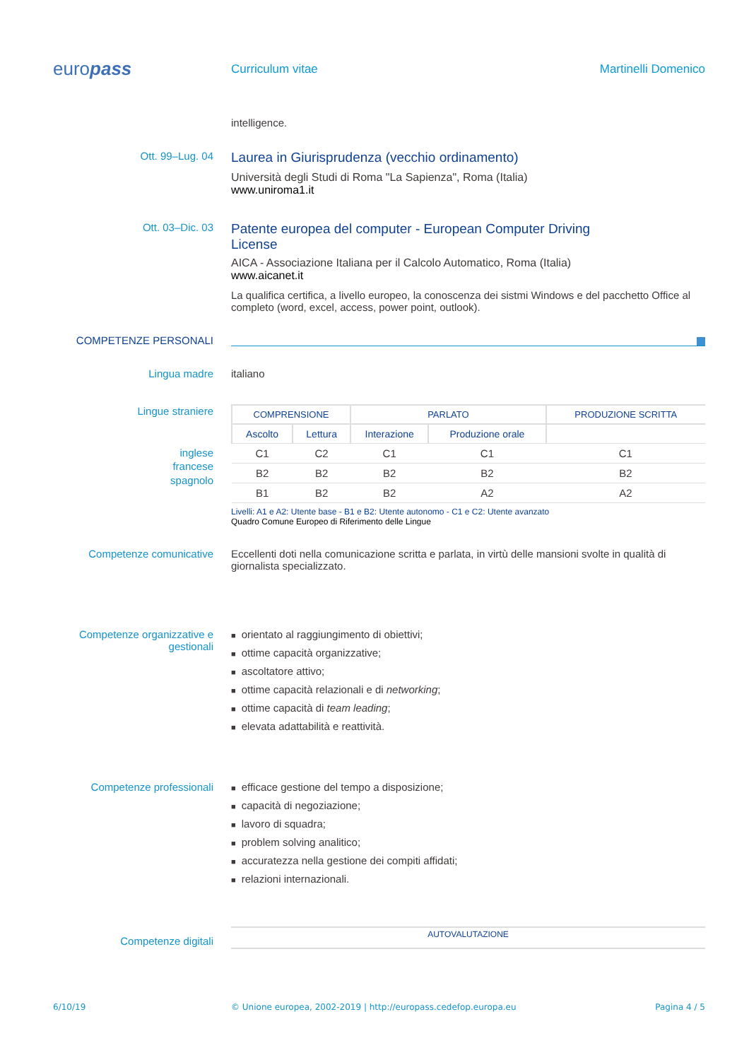europass
Curriculum vitae Martinelli Domenico
intelligence.
Ott. 99–Lug. 04
Laurea in Giurisprudenza (vecchio ordinamento)
Università degli Studi di Roma "La Sapienza", Roma (Italia)
www.uniroma1.it
Ott. 03–Dic. 03
Patente europea del computer - European Computer Driving
License
AICA - Associazione Italiana per il Calcolo Automatico, Roma (Italia)
www.aicanet.it
La qualifica certifica, a livello europeo, la conoscenza dei sistmi Windows e del pacchetto Office al completo (word, excel, access, power point, outlook).
COMPETENZE PERSONALI
Lingua madre italiano
Lingue straniere
inglese
francese
spagnolo
| COMPRENSIONE | | PARLATO | | PRODUZIONE SCRITTA |
| --- | --- | --- | --- | --- |
| Ascolto | Lettura | Interazione | Produzione orale | |
| C1 | C2 | C1 | C1 | C1 |
| B2 | B2 | B2 | B2 | B2 |
| B1 | B2 | B2 | A2 | A2 |
Livelli: A1 e A2: Utente base - B1 e B2: Utente autonomo - C1 e C2: Utente avanzato
Quadro Comune Europeo di Riferimento delle Lingue
Competenze comunicative Eccellenti doti nella comunicazione scritta e parlata, in virtù delle mansioni svolte in qualità di giornalista specializzato.
Competenze organizzative e gestionali
■ orientato al raggiungimento di obiettivi;
■ ottime capacità organizzative;
■ ascoltatore attivo;
■ ottime capacità relazionali e di networking;
■ ottime capacità di team leading;
■ elevata adattabilità e reattività.
Competenze professionali
■ efficace gestione del tempo a disposizione;
■ capacità di negoziazione;
■ lavoro di squadra;
■ problem solving analitico;
■ accuratezza nella gestione dei compiti affidati;
■ relazioni internazionali.
Competenze digitali
AUTOVALUTAZIONE
6/10/19 © Unione europea, 2002-2019 | http://europass.cedefop.europa.eu
Pagina 4 / 5